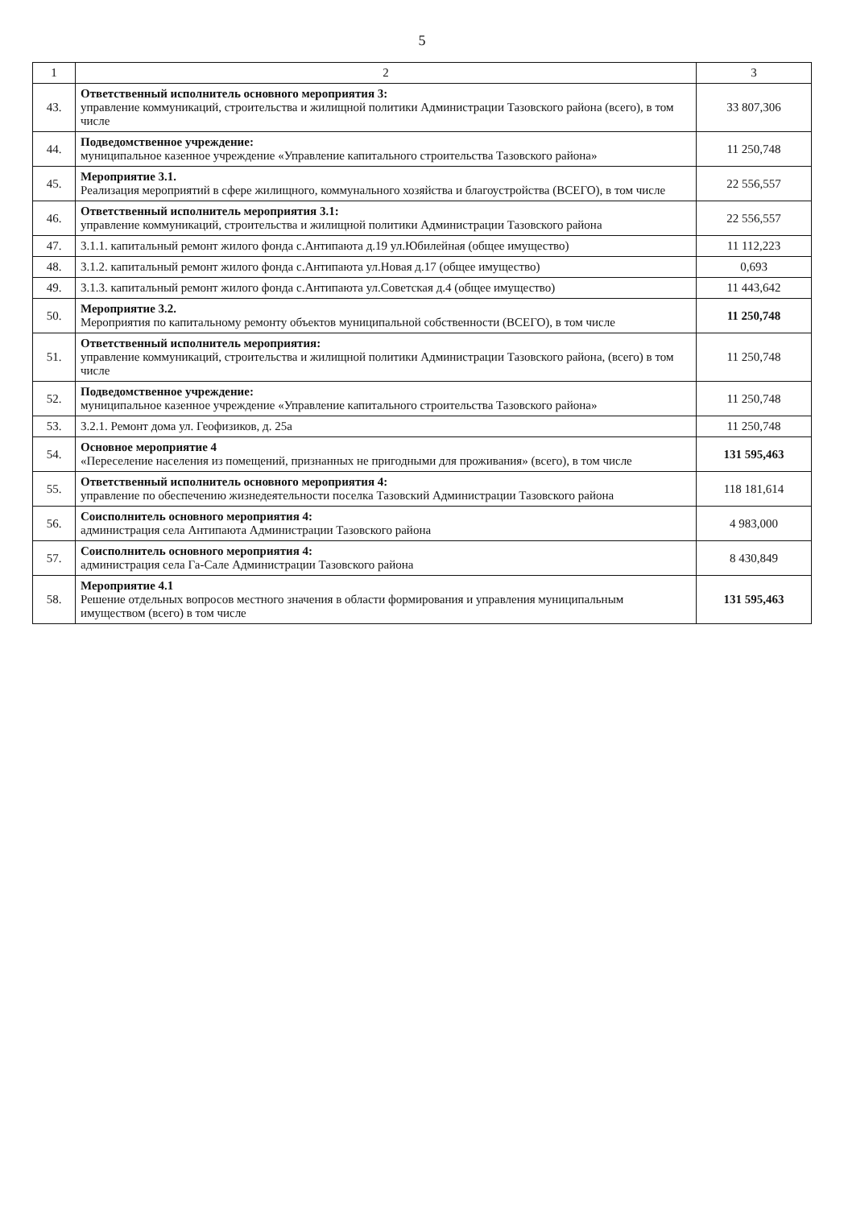5
| 1 | 2 | 3 |
| --- | --- | --- |
| 43. | Ответственный исполнитель основного мероприятия 3: управление коммуникаций, строительства и жилищной политики Администрации Тазовского района (всего), в том числе | 33 807,306 |
| 44. | Подведомственное учреждение: муниципальное казенное учреждение «Управление капитального строительства Тазовского района» | 11 250,748 |
| 45. | Мероприятие 3.1. Реализация мероприятий в сфере жилищного, коммунального хозяйства и благоустройства (ВСЕГО), в том числе | 22 556,557 |
| 46. | Ответственный исполнитель мероприятия 3.1: управление коммуникаций, строительства и жилищной политики Администрации Тазовского района | 22 556,557 |
| 47. | 3.1.1. капитальный ремонт жилого фонда с.Антипаюта д.19 ул.Юбилейная (общее имущество) | 11 112,223 |
| 48. | 3.1.2. капитальный ремонт жилого фонда с.Антипаюта ул.Новая д.17 (общее имущество) | 0,693 |
| 49. | 3.1.3. капитальный ремонт жилого фонда с.Антипаюта ул.Советская д.4 (общее имущество) | 11 443,642 |
| 50. | Мероприятие 3.2. Мероприятия по капитальному ремонту объектов муниципальной собственности (ВСЕГО), в том числе | 11 250,748 |
| 51. | Ответственный исполнитель мероприятия: управление коммуникаций, строительства и жилищной политики Администрации Тазовского района, (всего) в том числе | 11 250,748 |
| 52. | Подведомственное учреждение: муниципальное казенное учреждение «Управление капитального строительства Тазовского района» | 11 250,748 |
| 53. | 3.2.1. Ремонт дома ул. Геофизиков, д. 25а | 11 250,748 |
| 54. | Основное мероприятие 4 «Переселение населения из помещений, признанных не пригодными для проживания» (всего), в том числе | 131 595,463 |
| 55. | Ответственный исполнитель основного мероприятия 4: управление по обеспечению жизнедеятельности поселка Тазовский Администрации Тазовского района | 118 181,614 |
| 56. | Соисполнитель основного мероприятия 4: администрация села Антипаюта Администрации Тазовского района | 4 983,000 |
| 57. | Соисполнитель основного мероприятия 4: администрация села Га-Сале Администрации Тазовского района | 8 430,849 |
| 58. | Мероприятие 4.1 Решение отдельных вопросов местного значения в области формирования и управления муниципальным имуществом (всего) в том числе | 131 595,463 |